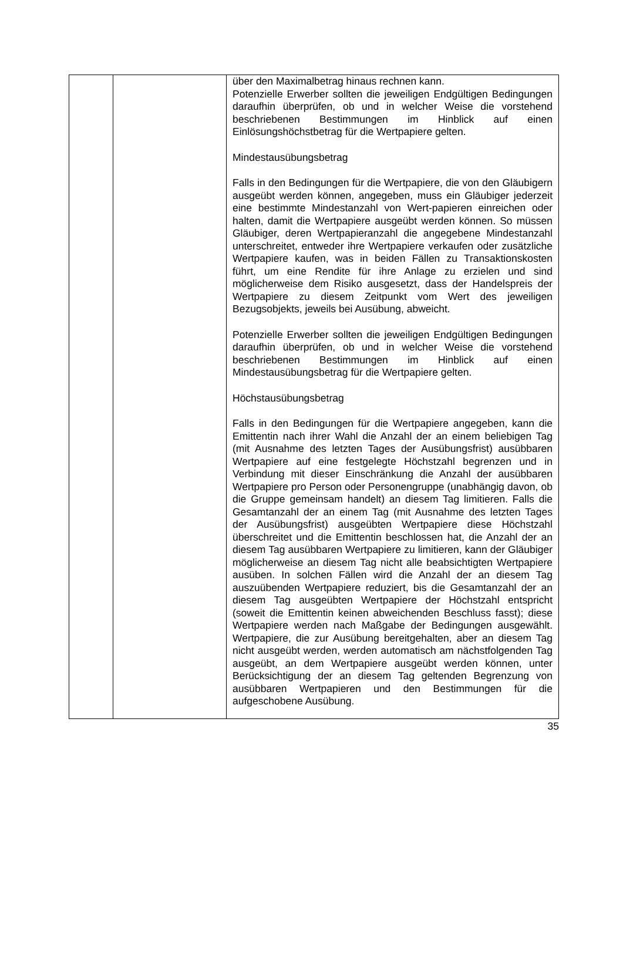| | | über den Maximalbetrag hinaus rechnen kann. Potenzielle Erwerber sollten die jeweiligen Endgültigen Bedingungen daraufhin überprüfen, ob und in welcher Weise die vorstehend beschriebenen Bestimmungen im Hinblick auf einen Einlösungshöchstbetrag für die Wertpapiere gelten. Mindestausübungsbetrag Falls in den Bedingungen für die Wertpapiere, die von den Gläubigern ausgeübt werden können, angegeben, muss ein Gläubiger jederzeit eine bestimmte Mindestanzahl von Wert-papieren einreichen oder halten, damit die Wertpapiere ausgeübt werden können. So müssen Gläubiger, deren Wertpapieranzahl die angegebene Mindestanzahl unterschreitet, entweder ihre Wertpapiere verkaufen oder zusätzliche Wertpapiere kaufen, was in beiden Fällen zu Transaktionskosten führt, um eine Rendite für ihre Anlage zu erzielen und sind möglicherweise dem Risiko ausgesetzt, dass der Handelspreis der Wertpapiere zu diesem Zeitpunkt vom Wert des jeweiligen Bezugsobjekts, jeweils bei Ausübung, abweicht. Potenzielle Erwerber sollten die jeweiligen Endgültigen Bedingungen daraufhin überprüfen, ob und in welcher Weise die vorstehend beschriebenen Bestimmungen im Hinblick auf einen Mindestausübungsbetrag für die Wertpapiere gelten. Höchstausübungsbetrag Falls in den Bedingungen für die Wertpapiere angegeben, kann die Emittentin nach ihrer Wahl die Anzahl der an einem beliebigen Tag (mit Ausnahme des letzten Tages der Ausübungsfrist) ausübbaren Wertpapiere auf eine festgelegte Höchstzahl begrenzen und in Verbindung mit dieser Einschränkung die Anzahl der ausübbaren Wertpapiere pro Person oder Personengruppe (unabhängig davon, ob die Gruppe gemeinsam handelt) an diesem Tag limitieren. Falls die Gesamtanzahl der an einem Tag (mit Ausnahme des letzten Tages der Ausübungsfrist) ausgeübten Wertpapiere diese Höchstzahl überschreitet und die Emittentin beschlossen hat, die Anzahl der an diesem Tag ausübbaren Wertpapiere zu limitieren, kann der Gläubiger möglicherweise an diesem Tag nicht alle beabsichtigten Wertpapiere ausüben. In solchen Fällen wird die Anzahl der an diesem Tag auszuübenden Wertpapiere reduziert, bis die Gesamtanzahl der an diesem Tag ausgeübten Wertpapiere der Höchstzahl entspricht (soweit die Emittentin keinen abweichenden Beschluss fasst); diese Wertpapiere werden nach Maßgabe der Bedingungen ausgewählt. Wertpapiere, die zur Ausübung bereitgehalten, aber an diesem Tag nicht ausgeübt werden, werden automatisch am nächstfolgenden Tag ausgeübt, an dem Wertpapiere ausgeübt werden können, unter Berücksichtigung der an diesem Tag geltenden Begrenzung von ausübbaren Wertpapieren und den Bestimmungen für die aufgeschobene Ausübung. |
35